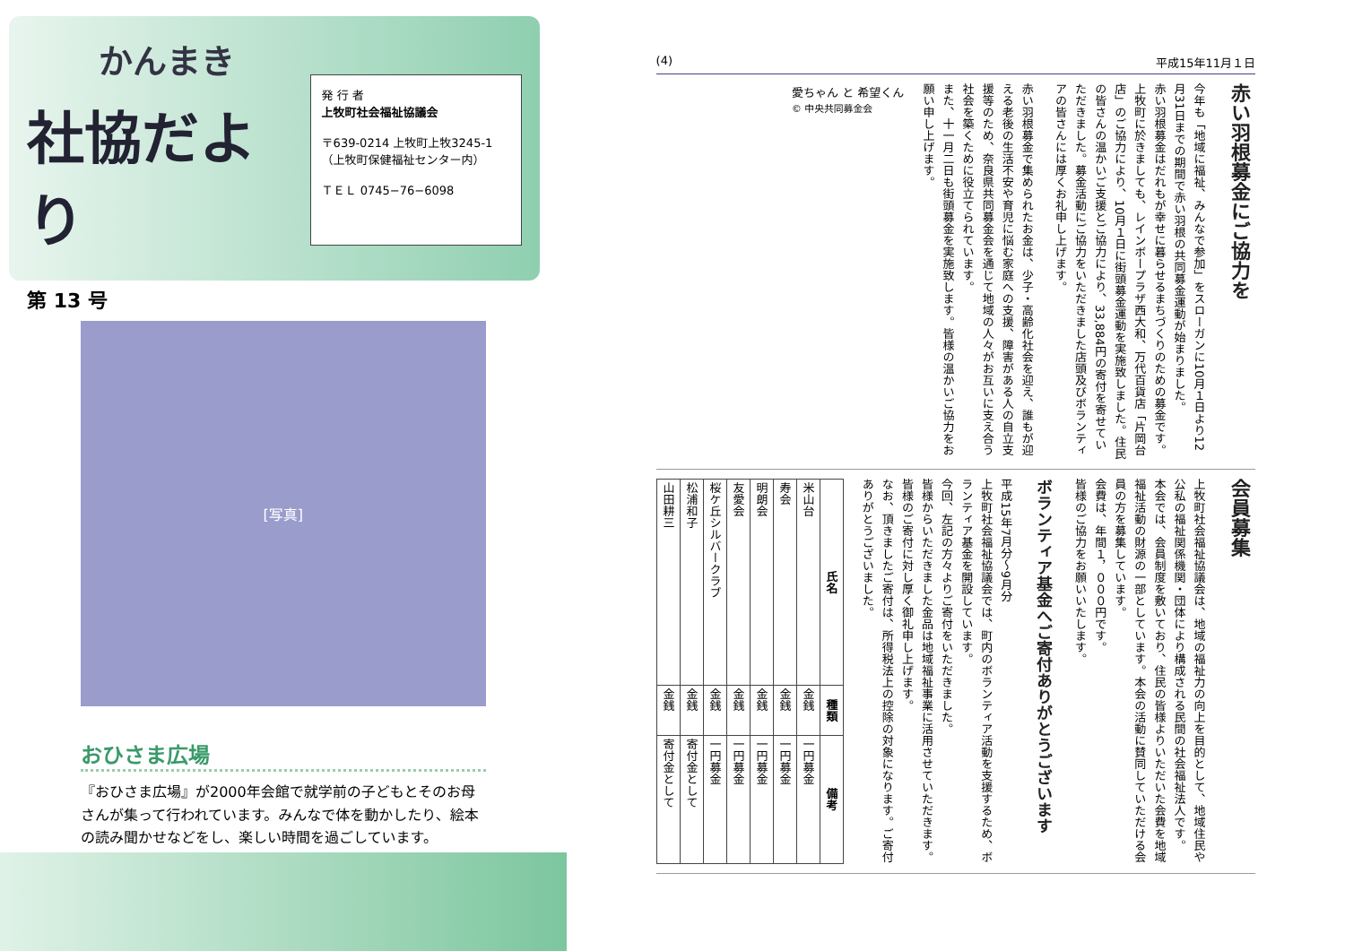かんまき
社協だより
第 13 号
発 行 者
上牧町社会福祉協議会
〒639-0214 上牧町上牧3245-1
（上牧町保健福祉センター内）
ＴＥＬ 0745−76−6098
[写真]
おひさま広場
『おひさま広場』が2000年会館で就学前の子どもとそのお母さんが集って行われています。みんなで体を動かしたり、絵本の読み聞かせなどをし、楽しい時間を過ごしています。
(4) 平成15年11月１日
赤い羽根募金にご協力を
今年も「地域に福祉、みんなで参加」をスローガンに10月１日より12月31日までの期間で赤い羽根の共同募金運動が始まりました。
赤い羽根募金はだれもが幸せに暮らせるまちづくりのための募金です。
上牧町に於きましても、レインボープラザ西大和、万代百貨店「片岡台店」のご協力により、10月１日に街頭募金運動を実施致しました。住民の皆さんの温かいご支援とご協力により、33,884円の寄付を寄せていただきました。募金活動にご協力をいただきました店頭及びボランティアの皆さんには厚くお礼申し上げます。
赤い羽根募金で集められたお金は、少子・高齢化社会を迎え、誰もが迎える老後の生活不安や育児に悩む家庭への支援、障害がある人の自立支援等のため、奈良県共同募金会を通じて地域の人々がお互いに支え合う社会を築くために役立てられています。
また、十一月二日も街頭募金を実施致します。皆様の温かいご協力をお願い申し上げます。
愛ちゃん と 希望くん
© 中央共同募金会
会員募集
上牧町社会福祉協議会は、地域の福祉力の向上を目的として、地域住民や公私の福祉関係機関・団体により構成される民間の社会福祉法人です。
本会では、会員制度を敷いており、住民の皆様よりいただいた会費を地域福祉活動の財源の一部としています。本会の活動に賛同していただける会員の方を募集しています。
会費は、年間１，０００円です。
皆様のご協力をお願いいたします。
ボランティア基金へご寄付ありがとうございます
平成15年7月分～9月分
上牧町社会福祉協議会では、町内のボランティア活動を支援するため、ボランティア基金を開設しています。
今回、左記の方々よりご寄付をいただきました。
皆様からいただきました金品は地域福祉事業に活用させていただきます。皆様のご寄付に対し厚く御礼申し上げます。
なお、頂きましたご寄付は、所得税法上の控除の対象になります。ご寄付ありがとうございました。
| 氏名 | 種類 | 備考 |
| --- | --- | --- |
| 米山台 | 金銭 | 一円募金 |
| 寿会 | 金銭 | 一円募金 |
| 明朗会 | 金銭 | 一円募金 |
| 友愛会 | 金銭 | 一円募金 |
| 桜ケ丘シルバークラブ | 金銭 | 一円募金 |
| 松浦和子 | 金銭 | 寄付金として |
| 山田耕三 | 金銭 | 寄付金として |